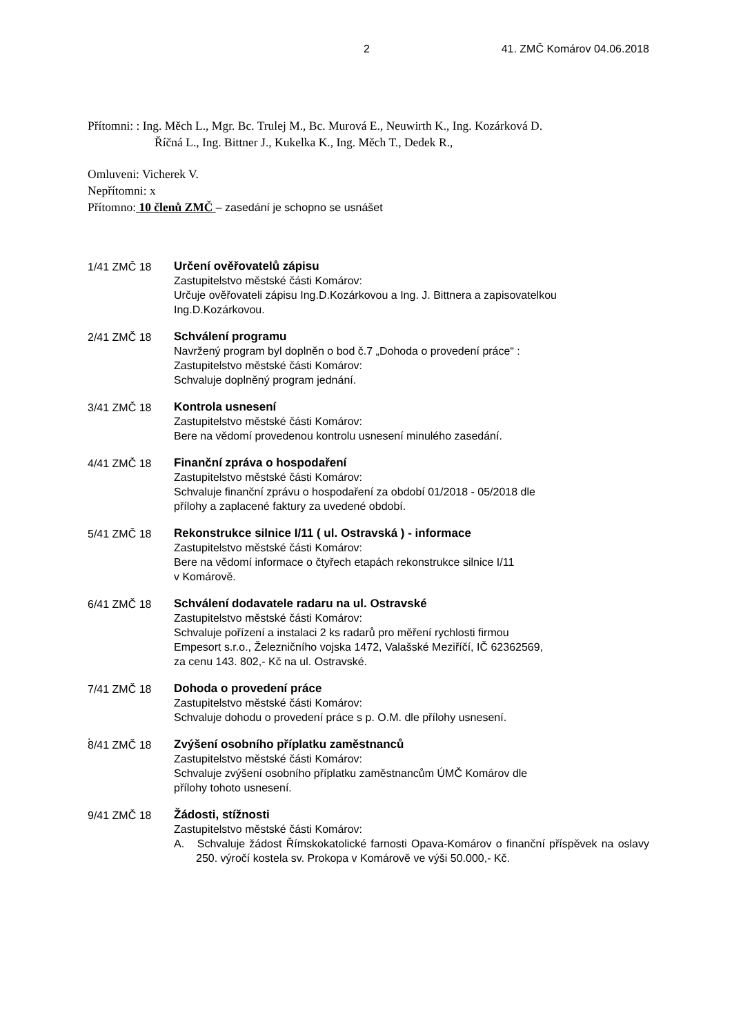2 41. ZMČ Komárov 04.06.2018
Přítomni: : Ing. Měch L., Mgr. Bc. Trulej M., Bc. Murová E., Neuwirth K., Ing. Kozárková D.
Říčná L., Ing. Bittner J., Kukelka K., Ing. Měch T., Dedek R.,
Omluveni: Vicherek V.
Nepřítomni: x
Přítomno: 10 členů ZMČ – zasedání je schopno se usnášet
1/41 ZMČ 18 Určení ověřovatelů zápisu
Zastupitelstvo městské části Komárov:
Určuje ověřovateli zápisu Ing.D.Kozárkovou a Ing. J. Bittnera a zapisovatelkou Ing.D.Kozárkovou.
2/41 ZMČ 18 Schválení programu
Navržený program byl doplněn o bod č.7 „Dohoda o provedení práce“ :
Zastupitelstvo městské části Komárov:
Schvaluje doplněný program jednání.
3/41 ZMČ 18 Kontrola usnesení
Zastupitelstvo městské části Komárov:
Bere na vědomí provedenou kontrolu usnesení minulého zasedání.
4/41 ZMČ 18 Finanční zpráva o hospodaření
Zastupitelstvo městské části Komárov:
Schvaluje finanční zprávu o hospodaření za období 01/2018 - 05/2018 dle
přílohy a zaplacené faktury za uvedené období.
5/41 ZMČ 18 Rekonstrukce silnice I/11 ( ul. Ostravská ) - informace
Zastupitelstvo městské části Komárov:
Bere na vědomí informace o čtyřech etapách rekonstrukce silnice I/11
v Komárově.
6/41 ZMČ 18 Schválení dodavatele radaru na ul. Ostravské
Zastupitelstvo městské části Komárov:
Schvaluje pořízení a instalaci 2 ks radarů pro měření rychlosti firmou
Empesort s.r.o., Železničního vojska 1472, Valašské Meziříčí, IČ 62362569,
za cenu 143. 802,- Kč na ul. Ostravské.
7/41 ZMČ 18 Dohoda o provedení práce
Zastupitelstvo městské části Komárov:
Schvaluje dohodu o provedení práce s p. O.M. dle přílohy usnesení.
.
8/41 ZMČ 18 Zvýšení osobního příplatku zaměstnanců
Zastupitelstvo městské části Komárov:
Schvaluje zvýšení osobního příplatku zaměstnancům ÚMČ Komárov dle
přílohy tohoto usnesení.
9/41 ZMČ 18 Žádosti, stížnosti
Zastupitelstvo městské části Komárov:
A. Schvaluje žádost Římskokatolické farnosti Opava-Komárov o finanční příspěvek na oslavy 250. výročí kostela sv. Prokopa v Komárově ve výši 50.000,- Kč.